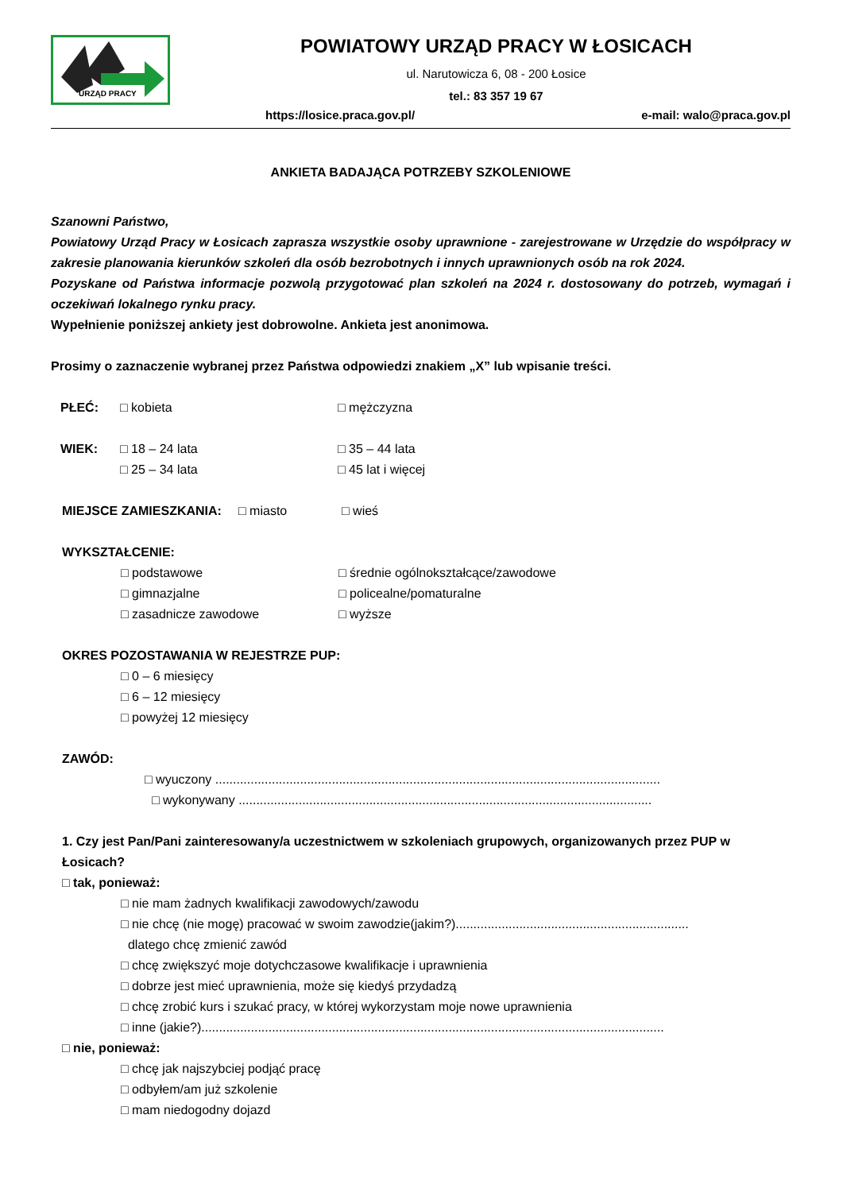URZĄD PRACY
POWIATOWY URZĄD PRACY W ŁOSICACH
ul. Narutowicza 6, 08 - 200 Łosice
tel.: 83 357 19 67
https://losice.praca.gov.pl/ e-mail: walo@praca.gov.pl
ANKIETA BADAJĄCA POTRZEBY SZKOLENIOWE
Szanowni Państwo,
Powiatowy Urząd Pracy w Łosicach zaprasza wszystkie osoby uprawnione - zarejestrowane w Urzędzie do współpracy w zakresie planowania kierunków szkoleń dla osób bezrobotnych i innych uprawnionych osób na rok 2024.
Pozyskane od Państwa informacje pozwolą przygotować plan szkoleń na 2024 r. dostosowany do potrzeb, wymagań i oczekiwań lokalnego rynku pracy.
Wypełnienie poniższej ankiety jest dobrowolne. Ankieta jest anonimowa.
Prosimy o zaznaczenie wybranej przez Państwa odpowiedzi znakiem „X” lub wpisanie treści.
PŁEĆ: □ kobieta □ mężczyzna
WIEK: □ 18 – 24 lata □ 35 – 44 lata
□ 25 – 34 lata □ 45 lat i więcej
MIEJSCE ZAMIESZKANIA: □ miasto □ wieś
WYKSZTAŁCENIE:
□ podstawowe □ średnie ogólnokształcące/zawodowe
□ gimnazjalne □ policealne/pomaturalne
□ zasadnicze zawodowe □ wyższe
OKRES POZOSTAWANIA W REJESTRZE PUP:
□ 0 – 6 miesięcy
□ 6 – 12 miesięcy
□ powyżej 12 miesięcy
ZAWÓD:
□ wyuczony ..............................................................................................................................
□ wykonywany .....................................................................................................................
1. Czy jest Pan/Pani zainteresowany/a uczestnictwem w szkoleniach grupowych, organizowanych przez PUP w Łosicach?
□ tak, ponieważ:
□ nie mam żadnych kwalifikacji zawodowych/zawodu
□ nie chcę (nie mogę) pracować w swoim zawodzie(jakim?)..................................................................
dlatego chcę zmienić zawód
□ chcę zwiększyć moje dotychczasowe kwalifikacje i uprawnienia
□ dobrze jest mieć uprawnienia, może się kiedyś przydadzą
□ chcę zrobić kurs i szukać pracy, w której wykorzystam moje nowe uprawnienia
□ inne (jakie?)...................................................................................................................................
□ nie, ponieważ:
□ chcę jak najszybciej podjąć pracę
□ odbyłem/am już szkolenie
□ mam niedogodny dojazd